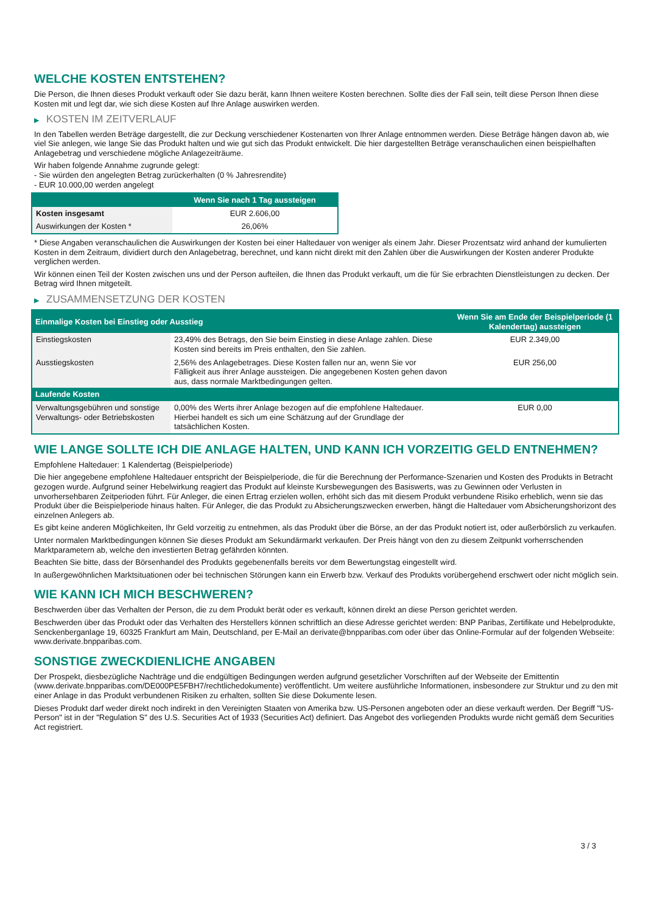WELCHE KOSTEN ENTSTEHEN?
Die Person, die Ihnen dieses Produkt verkauft oder Sie dazu berät, kann Ihnen weitere Kosten berechnen. Sollte dies der Fall sein, teilt diese Person Ihnen diese Kosten mit und legt dar, wie sich diese Kosten auf Ihre Anlage auswirken werden.
▶ KOSTEN IM ZEITVERLAUF
In den Tabellen werden Beträge dargestellt, die zur Deckung verschiedener Kostenarten von Ihrer Anlage entnommen werden. Diese Beträge hängen davon ab, wie viel Sie anlegen, wie lange Sie das Produkt halten und wie gut sich das Produkt entwickelt. Die hier dargestellten Beträge veranschaulichen einen beispielhaften Anlagebetrag und verschiedene mögliche Anlagezeiträume.
Wir haben folgende Annahme zugrunde gelegt:
- Sie würden den angelegten Betrag zurückerhalten (0 % Jahresrendite)
- EUR 10.000,00 werden angelegt
| | Wenn Sie nach 1 Tag aussteigen |
| --- | --- |
| Kosten insgesamt | EUR 2.606,00 |
| Auswirkungen der Kosten * | 26,06% |
* Diese Angaben veranschaulichen die Auswirkungen der Kosten bei einer Haltedauer von weniger als einem Jahr. Dieser Prozentsatz wird anhand der kumulierten Kosten in dem Zeitraum, dividiert durch den Anlagebetrag, berechnet, und kann nicht direkt mit den Zahlen über die Auswirkungen der Kosten anderer Produkte verglichen werden.
Wir können einen Teil der Kosten zwischen uns und der Person aufteilen, die Ihnen das Produkt verkauft, um die für Sie erbrachten Dienstleistungen zu decken. Der Betrag wird Ihnen mitgeteilt.
▶ ZUSAMMENSETZUNG DER KOSTEN
| Einmalige Kosten bei Einstieg oder Ausstieg | | Wenn Sie am Ende der Beispielperiode (1 Kalendertag) aussteigen |
| --- | --- | --- |
| Einstiegskosten | 23,49% des Betrags, den Sie beim Einstieg in diese Anlage zahlen. Diese Kosten sind bereits im Preis enthalten, den Sie zahlen. | EUR 2.349,00 |
| Ausstiegskosten | 2,56% des Anlagebetrages. Diese Kosten fallen nur an, wenn Sie vor Fälligkeit aus ihrer Anlage aussteigen. Die angegebenen Kosten gehen davon aus, dass normale Marktbedingungen gelten. | EUR 256,00 |
| Laufende Kosten | | |
| Verwaltungsgebühren und sonstige Verwaltungs- oder Betriebskosten | 0,00% des Werts ihrer Anlage bezogen auf die empfohlene Haltedauer. Hierbei handelt es sich um eine Schätzung auf der Grundlage der tatsächlichen Kosten. | EUR 0,00 |
WIE LANGE SOLLTE ICH DIE ANLAGE HALTEN, UND KANN ICH VORZEITIG GELD ENTNEHMEN?
Empfohlene Haltedauer: 1 Kalendertag (Beispielperiode)
Die hier angegebene empfohlene Haltedauer entspricht der Beispielperiode, die für die Berechnung der Performance-Szenarien und Kosten des Produkts in Betracht gezogen wurde. Aufgrund seiner Hebelwirkung reagiert das Produkt auf kleinste Kursbewegungen des Basiswerts, was zu Gewinnen oder Verlusten in unvorhersehbaren Zeitperioden führt. Für Anleger, die einen Ertrag erzielen wollen, erhöht sich das mit diesem Produkt verbundene Risiko erheblich, wenn sie das Produkt über die Beispielperiode hinaus halten. Für Anleger, die das Produkt zu Absicherungszwecken erwerben, hängt die Haltedauer vom Absicherungshorizont des einzelnen Anlegers ab.
Es gibt keine anderen Möglichkeiten, Ihr Geld vorzeitig zu entnehmen, als das Produkt über die Börse, an der das Produkt notiert ist, oder außerbörslich zu verkaufen.
Unter normalen Marktbedingungen können Sie dieses Produkt am Sekundärmarkt verkaufen. Der Preis hängt von den zu diesem Zeitpunkt vorherrschenden Marktparametern ab, welche den investierten Betrag gefährden könnten.
Beachten Sie bitte, dass der Börsenhandel des Produkts gegebenenfalls bereits vor dem Bewertungstag eingestellt wird.
In außergewöhnlichen Marktsituationen oder bei technischen Störungen kann ein Erwerb bzw. Verkauf des Produkts vorübergehend erschwert oder nicht möglich sein.
WIE KANN ICH MICH BESCHWEREN?
Beschwerden über das Verhalten der Person, die zu dem Produkt berät oder es verkauft, können direkt an diese Person gerichtet werden.
Beschwerden über das Produkt oder das Verhalten des Herstellers können schriftlich an diese Adresse gerichtet werden: BNP Paribas, Zertifikate und Hebelprodukte, Senckenberganlage 19, 60325 Frankfurt am Main, Deutschland, per E-Mail an derivate@bnpparibas.com oder über das Online-Formular auf der folgenden Webseite: www.derivate.bnpparibas.com.
SONSTIGE ZWECKDIENLICHE ANGABEN
Der Prospekt, diesbezügliche Nachträge und die endgültigen Bedingungen werden aufgrund gesetzlicher Vorschriften auf der Webseite der Emittentin (www.derivate.bnpparibas.com/DE000PE5FBH7/rechtlichedokumente) veröffentlicht. Um weitere ausführliche Informationen, insbesondere zur Struktur und zu den mit einer Anlage in das Produkt verbundenen Risiken zu erhalten, sollten Sie diese Dokumente lesen.
Dieses Produkt darf weder direkt noch indirekt in den Vereinigten Staaten von Amerika bzw. US-Personen angeboten oder an diese verkauft werden. Der Begriff "US-Person" ist in der "Regulation S" des U.S. Securities Act of 1933 (Securities Act) definiert. Das Angebot des vorliegenden Produkts wurde nicht gemäß dem Securities Act registriert.
3 / 3